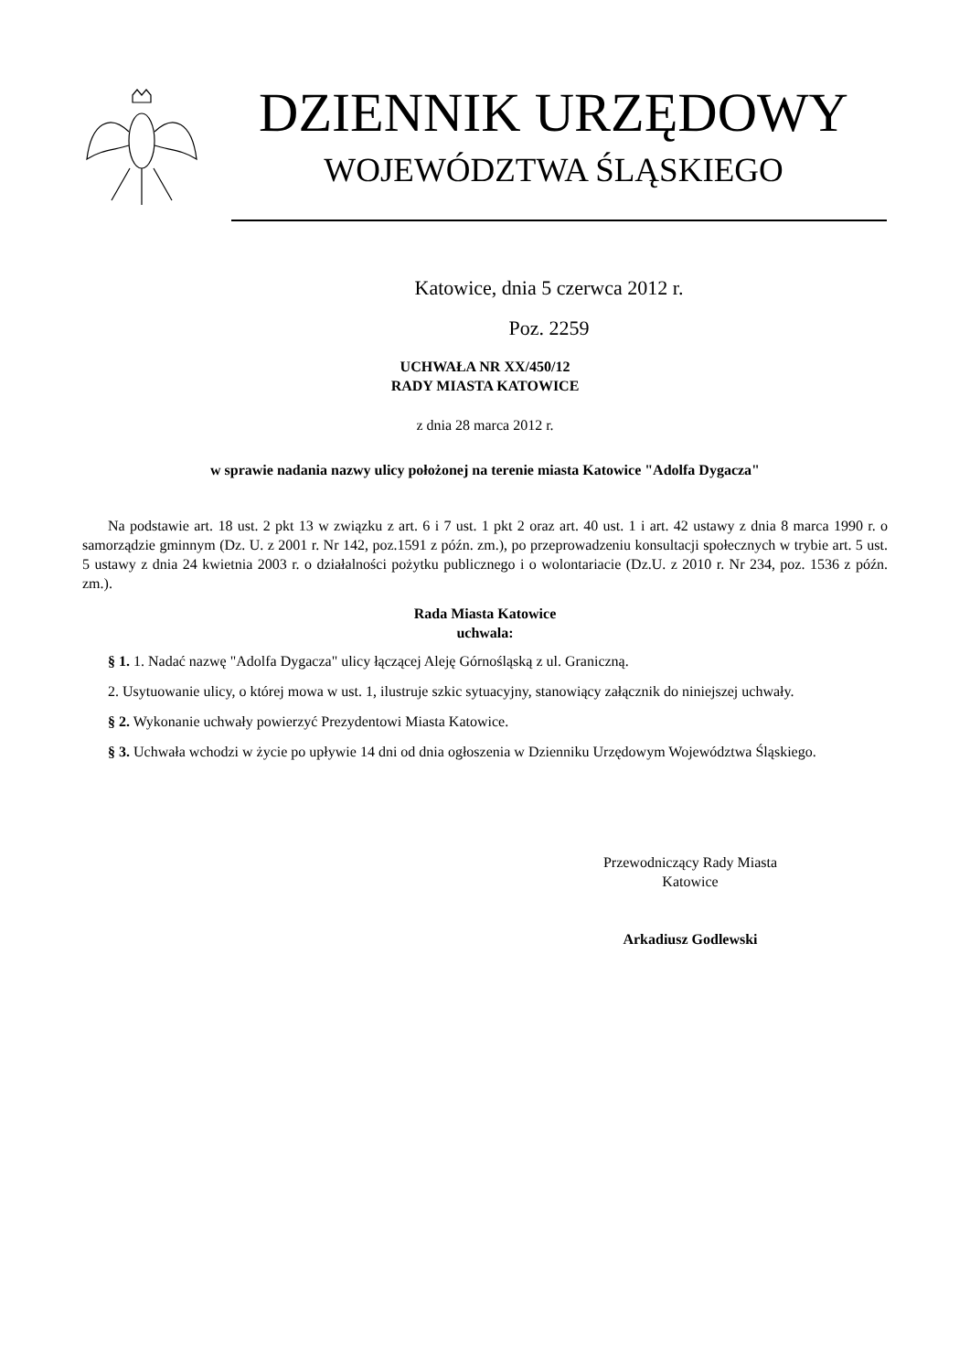DZIENNIK URZĘDOWY
WOJEWÓDZTWA ŚLĄSKIEGO
Katowice, dnia 5 czerwca 2012 r.
Poz. 2259
UCHWAŁA NR XX/450/12
RADY MIASTA KATOWICE
z dnia 28 marca 2012 r.
w sprawie nadania nazwy ulicy położonej na terenie miasta Katowice "Adolfa Dygacza"
Na podstawie art. 18 ust. 2 pkt 13 w związku z art. 6 i 7 ust. 1 pkt 2 oraz art. 40 ust. 1 i art. 42 ustawy z dnia 8 marca 1990 r. o samorządzie gminnym (Dz. U. z 2001 r. Nr 142, poz.1591 z późn. zm.), po przeprowadzeniu konsultacji społecznych w trybie art. 5 ust. 5 ustawy z dnia 24 kwietnia 2003 r. o działalności pożytku publicznego i o wolontariacie (Dz.U. z 2010 r. Nr 234, poz. 1536 z późn. zm.).
Rada Miasta Katowice
uchwala:
§ 1. 1. Nadać nazwę "Adolfa Dygacza" ulicy łączącej Aleję Górnośląską z ul. Graniczną.
2. Usytuowanie ulicy, o której mowa w ust. 1, ilustruje szkic sytuacyjny, stanowiący załącznik do niniejszej uchwały.
§ 2. Wykonanie uchwały powierzyć Prezydentowi Miasta Katowice.
§ 3. Uchwała wchodzi w życie po upływie 14 dni od dnia ogłoszenia w Dzienniku Urzędowym Województwa Śląskiego.
Przewodniczący Rady Miasta
Katowice
Arkadiusz Godlewski